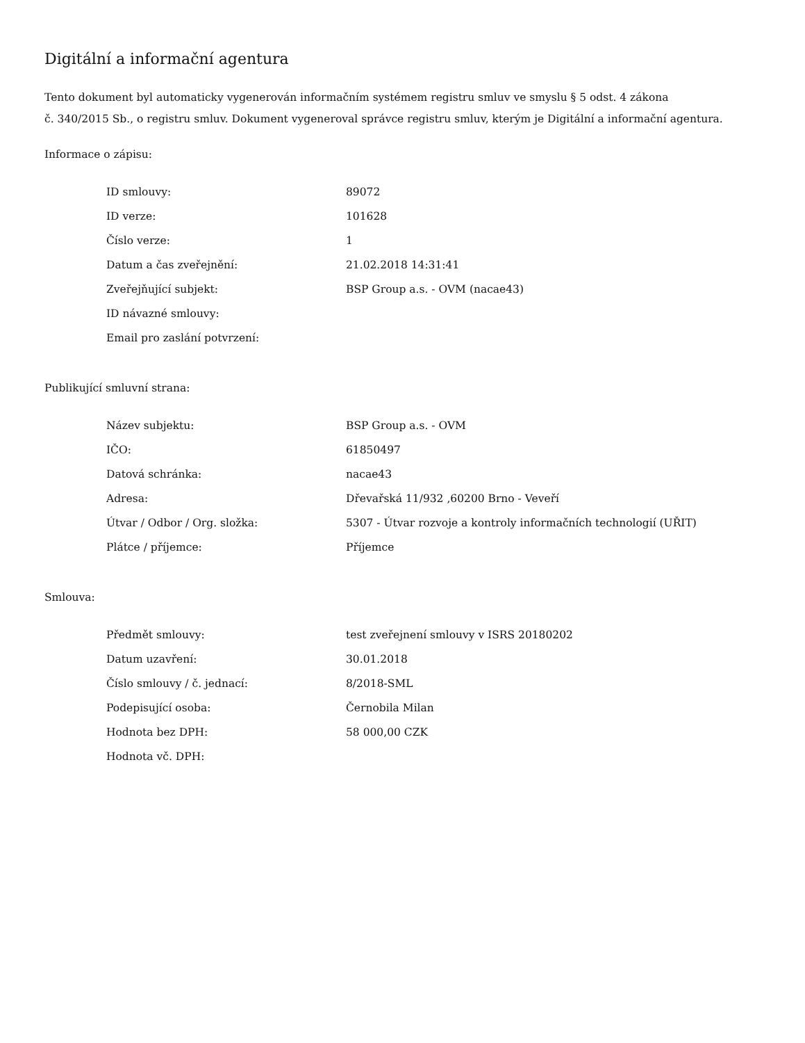Digitální a informační agentura
Tento dokument byl automaticky vygenerován informačním systémem registru smluv ve smyslu § 5 odst. 4 zákona
č. 340/2015 Sb., o registru smluv. Dokument vygeneroval správce registru smluv, kterým je Digitální a informační agentura.
Informace o zápisu:
| ID smlouvy: | 89072 |
| ID verze: | 101628 |
| Číslo verze: | 1 |
| Datum a čas zveřejnění: | 21.02.2018 14:31:41 |
| Zveřejňující subjekt: | BSP Group a.s. - OVM (nacae43) |
| ID návazné smlouvy: | |
| Email pro zaslání potvrzení: | |
Publikující smluvní strana:
| Název subjektu: | BSP Group a.s. - OVM |
| IČO: | 61850497 |
| Datová schránka: | nacae43 |
| Adresa: | Dřevařská 11/932 ,60200 Brno - Veveří |
| Útvar / Odbor / Org. složka: | 5307 - Útvar rozvoje a kontroly informačních technologií (UŘIT) |
| Plátce / příjemce: | Příjemce |
Smlouva:
| Předmět smlouvy: | test zveřejnení smlouvy v ISRS 20180202 |
| Datum uzavření: | 30.01.2018 |
| Číslo smlouvy / č. jednací: | 8/2018-SML |
| Podepisující osoba: | Černobila Milan |
| Hodnota bez DPH: | 58 000,00 CZK |
| Hodnota vč. DPH: | |